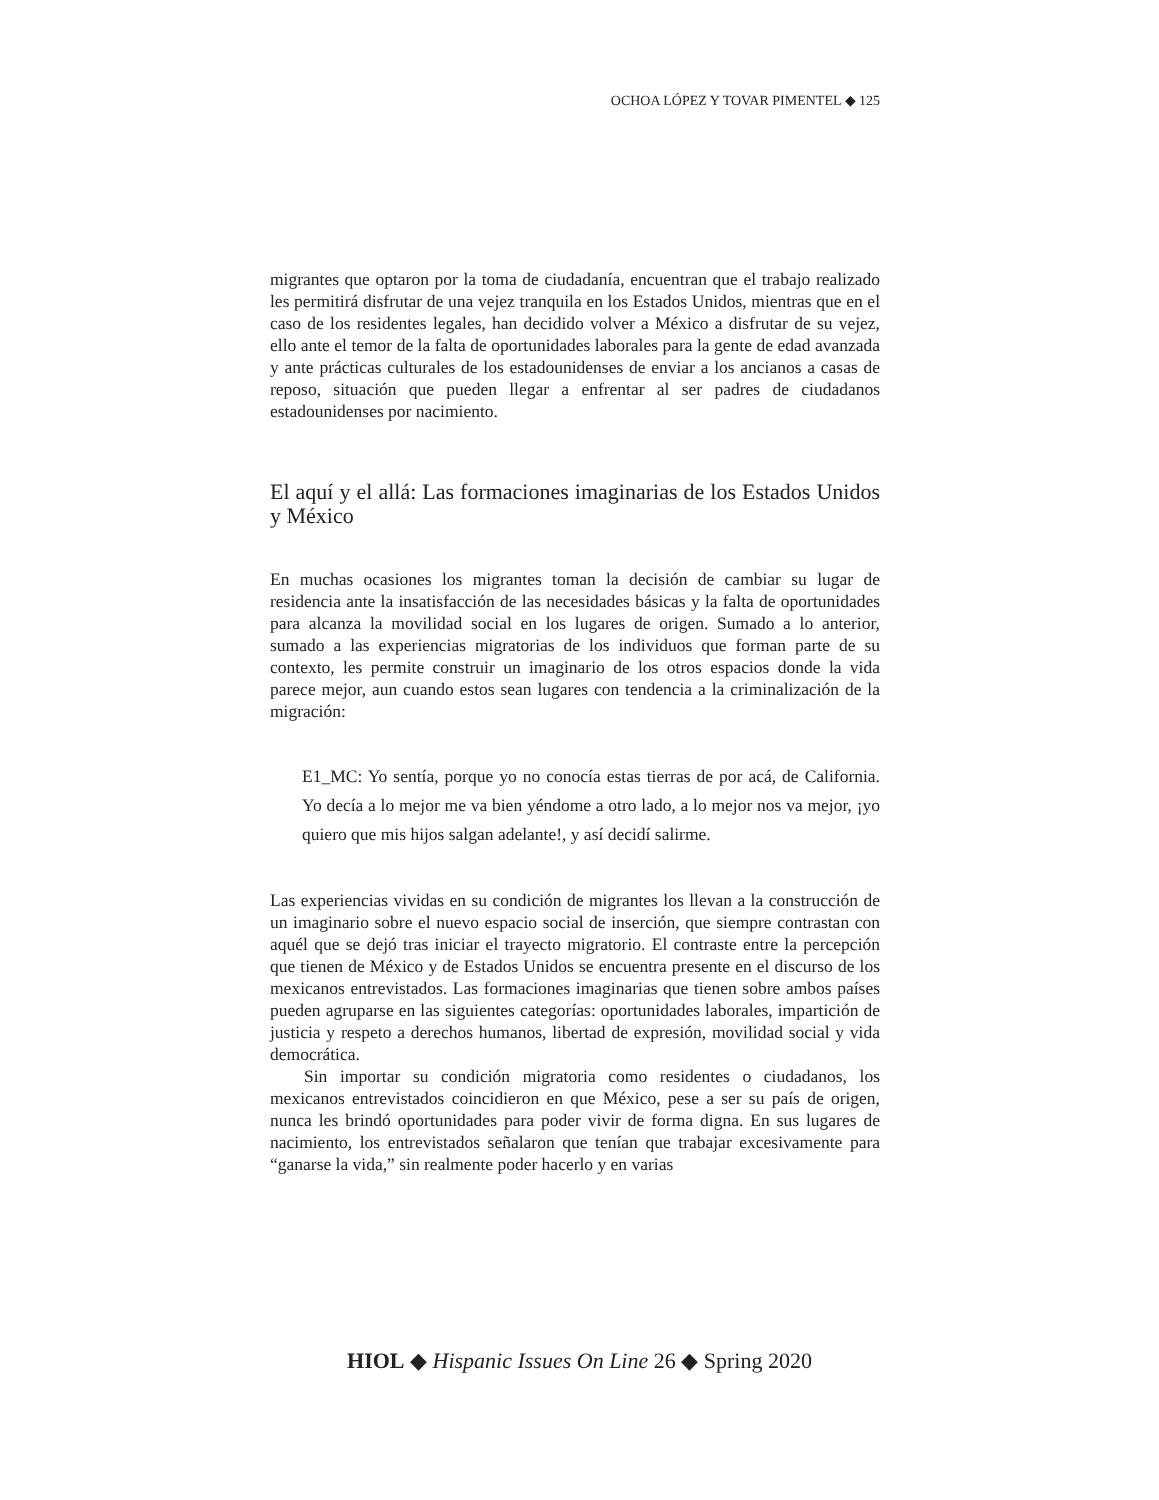OCHOA LÓPEZ Y TOVAR PIMENTEL ◆ 125
migrantes que optaron por la toma de ciudadanía, encuentran que el trabajo realizado les permitirá disfrutar de una vejez tranquila en los Estados Unidos, mientras que en el caso de los residentes legales, han decidido volver a México a disfrutar de su vejez, ello ante el temor de la falta de oportunidades laborales para la gente de edad avanzada y ante prácticas culturales de los estadounidenses de enviar a los ancianos a casas de reposo, situación que pueden llegar a enfrentar al ser padres de ciudadanos estadounidenses por nacimiento.
El aquí y el allá: Las formaciones imaginarias de los Estados Unidos y México
En muchas ocasiones los migrantes toman la decisión de cambiar su lugar de residencia ante la insatisfacción de las necesidades básicas y la falta de oportunidades para alcanza la movilidad social en los lugares de origen. Sumado a lo anterior, sumado a las experiencias migratorias de los individuos que forman parte de su contexto, les permite construir un imaginario de los otros espacios donde la vida parece mejor, aun cuando estos sean lugares con tendencia a la criminalización de la migración:
E1_MC: Yo sentía, porque yo no conocía estas tierras de por acá, de California. Yo decía a lo mejor me va bien yéndome a otro lado, a lo mejor nos va mejor, ¡yo quiero que mis hijos salgan adelante!, y así decidí salirme.
Las experiencias vividas en su condición de migrantes los llevan a la construcción de un imaginario sobre el nuevo espacio social de inserción, que siempre contrastan con aquél que se dejó tras iniciar el trayecto migratorio. El contraste entre la percepción que tienen de México y de Estados Unidos se encuentra presente en el discurso de los mexicanos entrevistados. Las formaciones imaginarias que tienen sobre ambos países pueden agruparse en las siguientes categorías: oportunidades laborales, impartición de justicia y respeto a derechos humanos, libertad de expresión, movilidad social y vida democrática.
Sin importar su condición migratoria como residentes o ciudadanos, los mexicanos entrevistados coincidieron en que México, pese a ser su país de origen, nunca les brindó oportunidades para poder vivir de forma digna. En sus lugares de nacimiento, los entrevistados señalaron que tenían que trabajar excesivamente para “ganarse la vida,” sin realmente poder hacerlo y en varias
HIOL ◆ Hispanic Issues On Line 26 ◆ Spring 2020